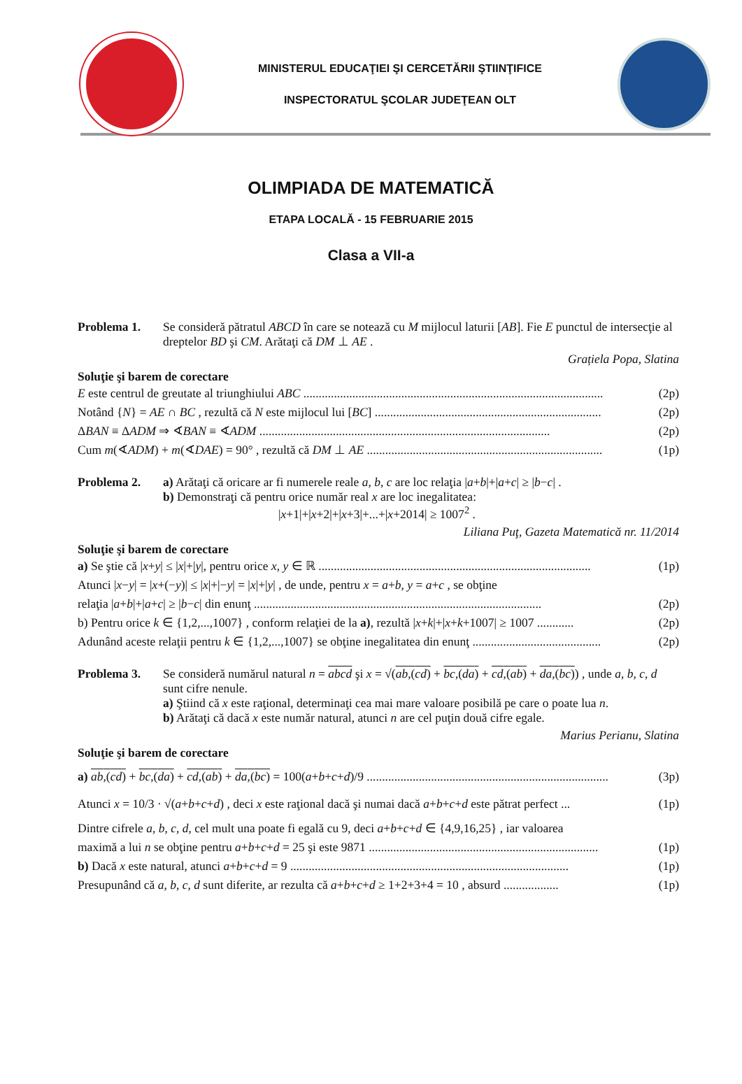MINISTERUL EDUCAŢIEI ŞI CERCETĂRII ŞTIINŢIFICE
INSPECTORATUL ŞCOLAR JUDEŢEAN OLT
OLIMPIADA DE MATEMATICĂ
ETAPA LOCALĂ - 15 FEBRUARIE 2015
Clasa a VII-a
Problema 1. Se consideră pătratul ABCD în care se notează cu M mijlocul laturii [AB]. Fie E punctul de intersecţie al dreptelor BD şi CM. Arătaţi că DM ⊥ AE .
Grațiela Popa, Slatina
Soluţie şi barem de corectare
E este centrul de greutate al triunghiului ABC .................................................................................................. (2p)
Notând {N} = AE ∩ BC , rezultă că N este mijlocul lui [BC] .......................................................................... (2p)
ΔBAN ≡ ΔADM ⇒ ∢BAN ≡ ∢ADM ............................................................................................... (2p)
Cum m(∢ADM) + m(∢DAE) = 90° , rezultă că DM ⊥ AE ............................................................................. (1p)
Problema 2. a) Arătaţi că oricare ar fi numerele reale a, b, c are loc relaţia |a+b|+|a+c| ≥ |b−c| .
b) Demonstraţi că pentru orice număr real x are loc inegalitatea:
|x+1|+|x+2|+|x+3|+...+|x+2014| ≥ 1007<sup>2</sup> .
Liliana Puţ, Gazeta Matematică nr. 11/2014
Soluţie şi barem de corectare
a) Se ştie că |x+y| ≤ |x|+|y|, pentru orice x, y ∈ ℝ ......................................................................................... (1p)
Atunci |x−y| = |x+(−y)| ≤ |x|+|−y| = |x|+|y| , de unde, pentru x = a+b, y = a+c , se obţine
relaţia |a+b|+|a+c| ≥ |b−c| din enunţ .............................................................................................. (2p)
b) Pentru orice k ∈ {1,2,...,1007} , conform relaţiei de la a), rezultă |x+k|+|x+k+1007| ≥ 1007 ............ (2p)
Adunând aceste relaţii pentru k ∈ {1,2,...,1007} se obţine inegalitatea din enunţ .......................................... (2p)
Problema 3. Se consideră numărul natural n = abcd şi x = √(ab,(cd) + bc,(da) + cd,(ab) + da,(bc)) , unde a, b, c, d sunt cifre nenule.
a) Ştiind că x este raţional, determinaţi cea mai mare valoare posibilă pe care o poate lua n.
b) Arătaţi că dacă x este număr natural, atunci n are cel puţin două cifre egale.
Marius Perianu, Slatina
Soluţie şi barem de corectare
a) ab,(cd) + bc,(da) + cd,(ab) + da,(bc) = 100(a+b+c+d)/9 ............................................................................... (3p)
Atunci x = 10/3 · √(a+b+c+d) , deci x este raţional dacă şi numai dacă a+b+c+d este pătrat perfect ... (1p)
Dintre cifrele a, b, c, d, cel mult una poate fi egală cu 9, deci a+b+c+d ∈ {4,9,16,25} , iar valoarea
maximă a lui n se obţine pentru a+b+c+d = 25 şi este 9871 ........................................................................... (1p)
b) Dacă x este natural, atunci a+b+c+d = 9 ........................................................................................... (1p)
Presupunând că a, b, c, d sunt diferite, ar rezulta că a+b+c+d ≥ 1+2+3+4 = 10 , absurd .................. (1p)